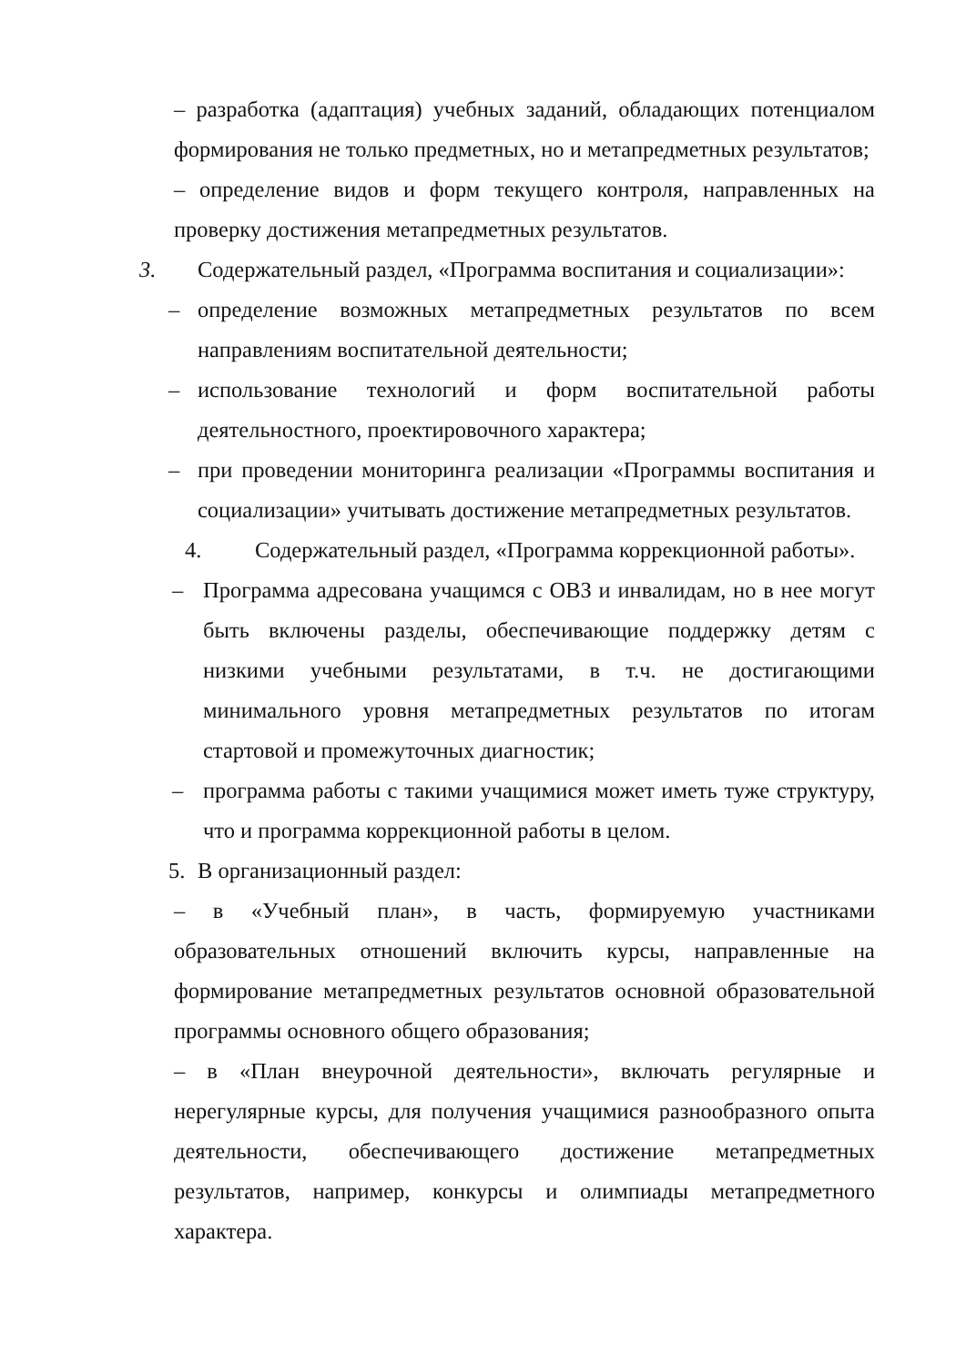– разработка (адаптация) учебных заданий, обладающих потенциалом формирования не только предметных, но и метапредметных результатов;
– определение видов и форм текущего контроля, направленных на проверку достижения метапредметных результатов.
3. Содержательный раздел, «Программа воспитания и социализации»:
– определение возможных метапредметных результатов по всем направлениям воспитательной деятельности;
– использование технологий и форм воспитательной работы деятельностного, проектировочного характера;
– при проведении мониторинга реализации «Программы воспитания и социализации» учитывать достижение метапредметных результатов.
4. Содержательный раздел, «Программа коррекционной работы».
– Программа адресована учащимся с ОВЗ и инвалидам, но в нее могут быть включены разделы, обеспечивающие поддержку детям с низкими учебными результатами, в т.ч. не достигающими минимального уровня метапредметных результатов по итогам стартовой и промежуточных диагностик;
– программа работы с такими учащимися может иметь туже структуру, что и программа коррекционной работы в целом.
5. В организационный раздел:
– в «Учебный план», в часть, формируемую участниками образовательных отношений включить курсы, направленные на формирование метапредметных результатов основной образовательной программы основного общего образования;
– в «План внеурочной деятельности», включать регулярные и нерегулярные курсы, для получения учащимися разнообразного опыта деятельности, обеспечивающего достижение метапредметных результатов, например, конкурсы и олимпиады метапредметного характера.